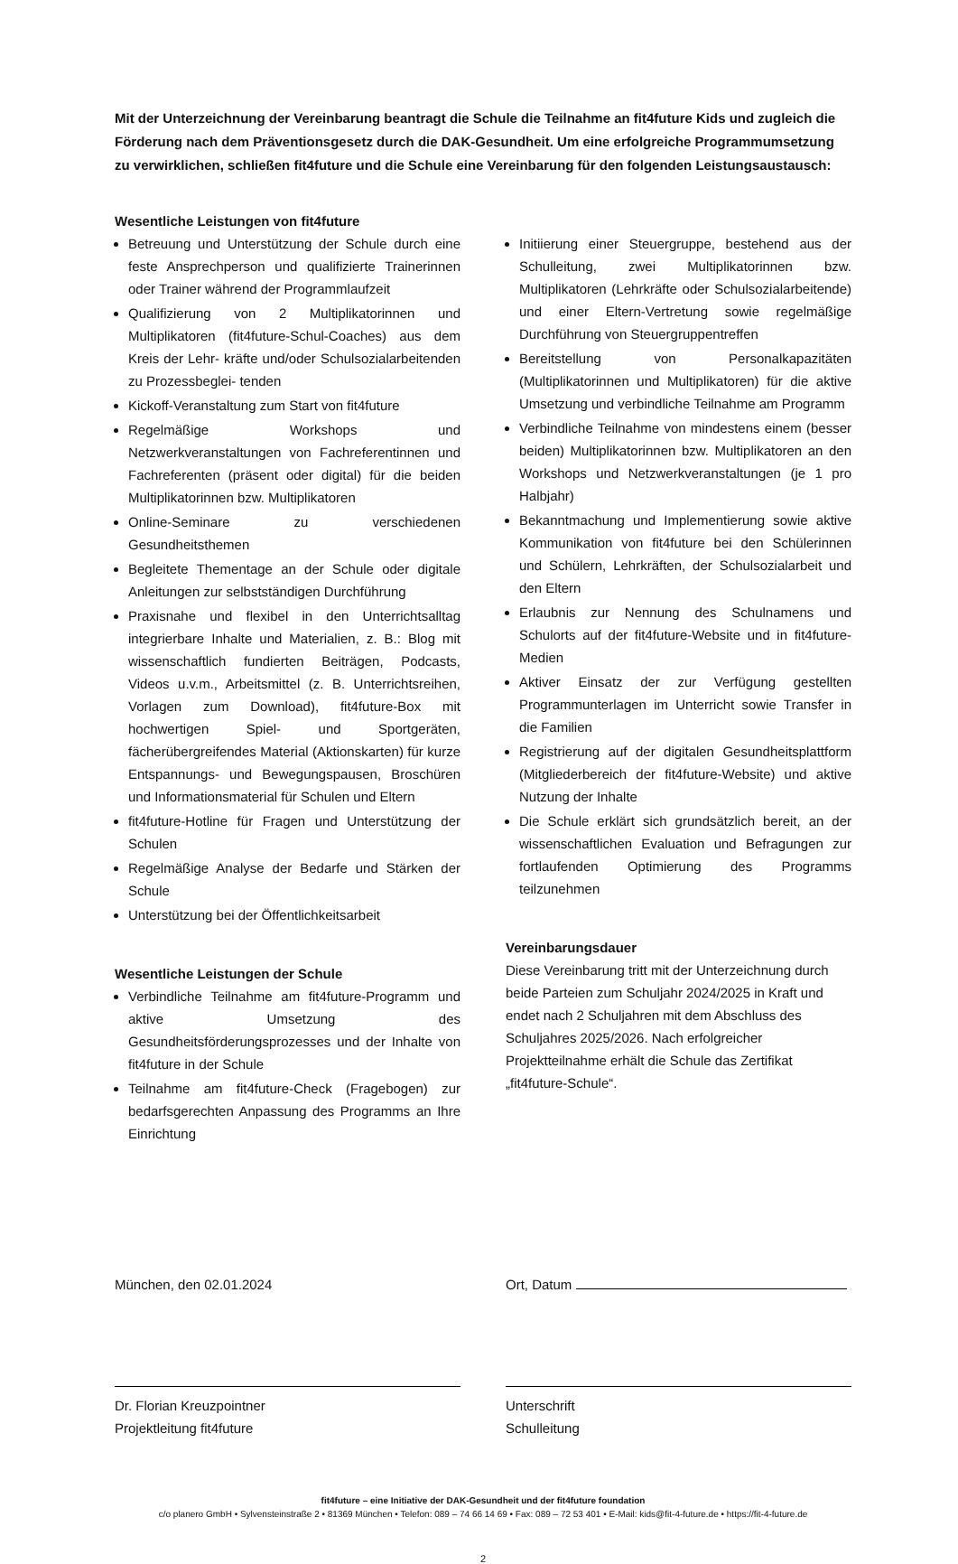Mit der Unterzeichnung der Vereinbarung beantragt die Schule die Teilnahme an fit4future Kids und zugleich die Förderung nach dem Präventionsgesetz durch die DAK-Gesundheit. Um eine erfolgreiche Programmumsetzung zu verwirklichen, schließen fit4future und die Schule eine Vereinbarung für den folgenden Leistungsaustausch:
Wesentliche Leistungen von fit4future
Betreuung und Unterstützung der Schule durch eine feste Ansprechperson und qualifizierte Trainerinnen oder Trainer während der Programmlaufzeit
Qualifizierung von 2 Multiplikatorinnen und Multiplikatoren (fit4future-Schul-Coaches) aus dem Kreis der Lehr- kräfte und/oder Schulsozialarbeitenden zu Prozessbeglei- tenden
Kickoff-Veranstaltung zum Start von fit4future
Regelmäßige Workshops und Netzwerkveranstaltungen von Fachreferentinnen und Fachreferenten (präsent oder digital) für die beiden Multiplikatorinnen bzw. Multiplikatoren
Online-Seminare zu verschiedenen Gesundheitsthemen
Begleitete Thementage an der Schule oder digitale Anleitungen zur selbstständigen Durchführung
Praxisnahe und flexibel in den Unterrichtsalltag integrierbare Inhalte und Materialien, z. B.: Blog mit wissenschaftlich fundierten Beiträgen, Podcasts, Videos u.v.m., Arbeitsmittel (z. B. Unterrichtsreihen, Vorlagen zum Download), fit4future-Box mit hochwertigen Spiel- und Sportgeräten, fächerübergreifendes Material (Aktionskarten) für kurze Entspannungs- und Bewegungspausen, Broschüren und Informationsmaterial für Schulen und Eltern
fit4future-Hotline für Fragen und Unterstützung der Schulen
Regelmäßige Analyse der Bedarfe und Stärken der Schule
Unterstützung bei der Öffentlichkeitsarbeit
Wesentliche Leistungen der Schule
Verbindliche Teilnahme am fit4future-Programm und aktive Umsetzung des Gesundheitsförderungsprozesses und der Inhalte von fit4future in der Schule
Teilnahme am fit4future-Check (Fragebogen) zur bedarfsgerechten Anpassung des Programms an Ihre Einrichtung
Initiierung einer Steuergruppe, bestehend aus der Schulleitung, zwei Multiplikatorinnen bzw. Multiplikatoren (Lehrkräfte oder Schulsozialarbeitende) und einer Eltern-Vertretung sowie regelmäßige Durchführung von Steuergruppentreffen
Bereitstellung von Personalkapazitäten (Multiplikatorinnen und Multiplikatoren) für die aktive Umsetzung und verbindliche Teilnahme am Programm
Verbindliche Teilnahme von mindestens einem (besser beiden) Multiplikatorinnen bzw. Multiplikatoren an den Workshops und Netzwerkveranstaltungen (je 1 pro Halbjahr)
Bekanntmachung und Implementierung sowie aktive Kommunikation von fit4future bei den Schülerinnen und Schülern, Lehrkräften, der Schulsozialarbeit und den Eltern
Erlaubnis zur Nennung des Schulnamens und Schulorts auf der fit4future-Website und in fit4future-Medien
Aktiver Einsatz der zur Verfügung gestellten Programmunterlagen im Unterricht sowie Transfer in die Familien
Registrierung auf der digitalen Gesundheitsplattform (Mitgliederbereich der fit4future-Website) und aktive Nutzung der Inhalte
Die Schule erklärt sich grundsätzlich bereit, an der wissenschaftlichen Evaluation und Befragungen zur fortlaufenden Optimierung des Programms teilzunehmen
Vereinbarungsdauer
Diese Vereinbarung tritt mit der Unterzeichnung durch beide Parteien zum Schuljahr 2024/2025 in Kraft und endet nach 2 Schuljahren mit dem Abschluss des Schuljahres 2025/2026. Nach erfolgreicher Projektteilnahme erhält die Schule das Zertifikat „fit4future-Schule“.
München, den 02.01.2024
Dr. Florian Kreuzpointner
Projektleitung fit4future
Ort, Datum
Unterschrift
Schulleitung
fit4future – eine Initiative der DAK-Gesundheit und der fit4future foundation
c/o planero GmbH • Sylvensteinstraße 2 • 81369 München • Telefon: 089 – 74 66 14 69 • Fax: 089 – 72 53 401 • E-Mail: kids@fit-4-future.de • https://fit-4-future.de
2